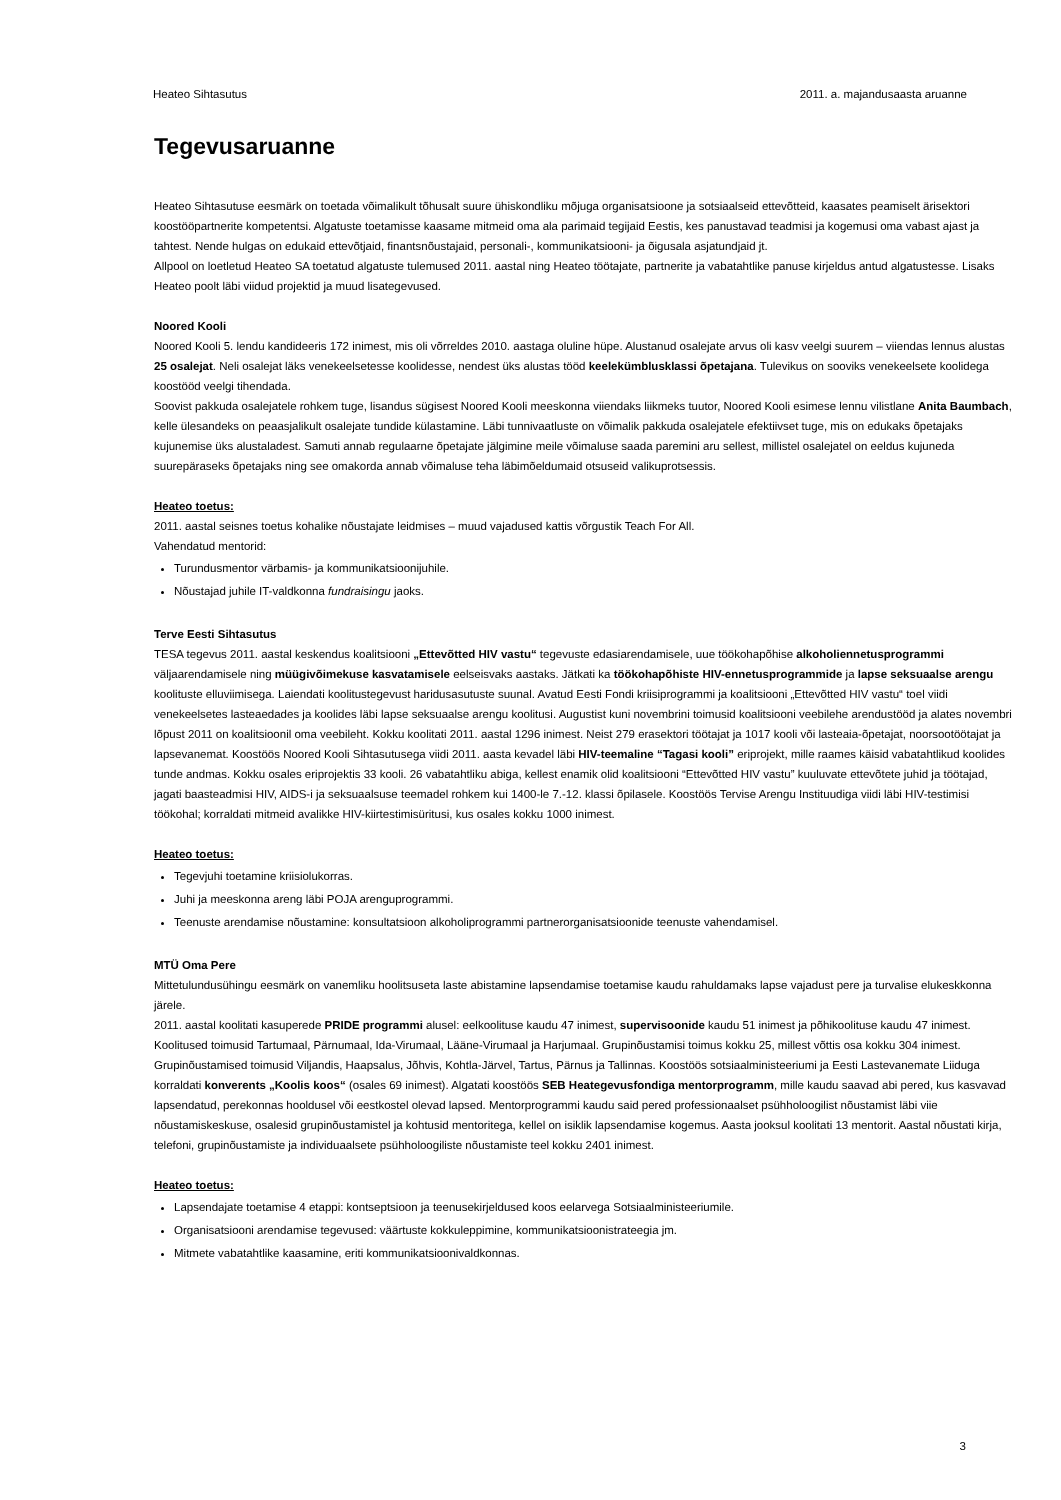Heateo Sihtasutus 2011. a. majandusaasta aruanne
Tegevusaruanne
Heateo Sihtasutuse eesmärk on toetada võimalikult tõhusalt suure ühiskondliku mõjuga organisatsioone ja sotsiaalseid ettevõtteid, kaasates peamiselt ärisektori koostööpartnerite kompetentsi. Algatuste toetamisse kaasame mitmeid oma ala parimaid tegijaid Eestis, kes panustavad teadmisi ja kogemusi oma vabast ajast ja tahtest. Nende hulgas on edukaid ettevõtjaid, finantsnõustajaid, personali-, kommunikatsiooni- ja õigusala asjatundjaid jt.
Allpool on loetletud Heateo SA toetatud algatuste tulemused 2011. aastal ning Heateo töötajate, partnerite ja vabatahtlike panuse kirjeldus antud algatustesse. Lisaks Heateo poolt läbi viidud projektid ja muud lisategevused.
Noored Kooli
Noored Kooli 5. lendu kandideeris 172 inimest, mis oli võrreldes 2010. aastaga oluline hüpe. Alustanud osalejate arvus oli kasv veelgi suurem – viiendas lennus alustas 25 osalejat. Neli osalejat läks venekeelsetesse koolidesse, nendest üks alustas tööd keelekümblusklassi õpetajana. Tulevikus on sooviks venekeelsete koolidega koostööd veelgi tihendada.
Soovist pakkuda osalejatele rohkem tuge, lisandus sügisest Noored Kooli meeskonna viiendaks liikmeks tuutor, Noored Kooli esimese lennu vilistlane Anita Baumbach, kelle ülesandeks on peaasjalikult osalejate tundide külastamine. Läbi tunnivaatluste on võimalik pakkuda osalejatele efektiivset tuge, mis on edukaks õpetajaks kujunemise üks alustaladest. Samuti annab regulaarne õpetajate jälgimine meile võimaluse saada paremini aru sellest, millistel osalejatel on eeldus kujuneda suurepäraseks õpetajaks ning see omakorda annab võimaluse teha läbimõeldumaid otsuseid valikuprotsessis.
Heateo toetus:
2011. aastal seisnes toetus kohalike nõustajate leidmises – muud vajadused kattis võrgustik Teach For All.
Vahendatud mentorid:
Turundusmentor värbamis- ja kommunikatsioonijuhile.
Nõustajad juhile IT-valdkonna fundraisingu jaoks.
Terve Eesti Sihtasutus
TESA tegevus 2011. aastal keskendus koalitsiooni „Ettevõtted HIV vastu“ tegevuste edasiarendamisele, uue töökohapõhise alkoholiennetusprogrammi väljaarendamisele ning müügivõimekuse kasvatamisele eelseisvaks aastaks. Jätkati ka töökohapõhiste HIV-ennetusprogrammide ja lapse seksuaalse arengu koolituste elluviimisega. Laiendati koolitustegevust haridusasutuste suunal. Avatud Eesti Fondi kriisiprogrammi ja koalitsiooni „Ettevõtted HIV vastu“ toel viidi venekeelsetes lasteaedades ja koolides läbi lapse seksuaalse arengu koolitusi. Augustist kuni novembrini toimusid koalitsiooni veebilehe arendustööd ja alates novembri lõpust 2011 on koalitsioonil oma veebileht. Kokku koolitati 2011. aastal 1296 inimest. Neist 279 erasektori töötajat ja 1017 kooli või lasteaia-õpetajat, noorsootöötajat ja lapsevanemat. Koostöös Noored Kooli Sihtasutusega viidi 2011. aasta kevadel läbi HIV-teemaline “Tagasi kooli” eriprojekt, mille raames käisid vabatahtlikud koolides tunde andmas. Kokku osales eriprojektis 33 kooli. 26 vabatahtliku abiga, kellest enamik olid koalitsiooni “Ettevõtted HIV vastu” kuuluvate ettevõtete juhid ja töötajad, jagati baasteadmisi HIV, AIDS-i ja seksuaalsuse teemadel rohkem kui 1400-le 7.-12. klassi õpilasele. Koostöös Tervise Arengu Instituudiga viidi läbi HIV-testimisi töökohal; korraldati mitmeid avalikke HIV-kiirtestimisüritusi, kus osales kokku 1000 inimest.
Heateo toetus:
Tegevjuhi toetamine kriisiolukorras.
Juhi ja meeskonna areng läbi POJA arenguprogrammi.
Teenuste arendamise nõustamine: konsultatsioon alkoholiprogrammi partnerorganisatsioonide teenuste vahendamisel.
MTÜ Oma Pere
Mittetulundusühingu eesmärk on vanemliku hoolitsuseta laste abistamine lapsendamise toetamise kaudu rahuldamaks lapse vajadust pere ja turvalise elukeskkonna järele.
2011. aastal koolitati kasuperede PRIDE programmi alusel: eelkoolituse kaudu 47 inimest, supervisoonide kaudu 51 inimest ja põhikoolituse kaudu 47 inimest. Koolitused toimusid Tartumaal, Pärnumaal, Ida-Virumaal, Lääne-Virumaal ja Harjumaal. Grupinõustamisi toimus kokku 25, millest võttis osa kokku 304 inimest. Grupinõustamised toimusid Viljandis, Haapsalus, Jõhvis, Kohtla-Järvel, Tartus, Pärnus ja Tallinnas. Koostöös sotsiaalministeeriumi ja Eesti Lastevanemate Liiduga korraldati konverents „Koolis koos“ (osales 69 inimest). Algatati koostöös SEB Heategevusfondiga mentorprogramm, mille kaudu saavad abi pered, kus kasvavad lapsendatud, perekonnas hooldusel või eestkostel olevad lapsed. Mentorprogrammi kaudu said pered professionaalset psühholoogilist nõustamist läbi viie nõustamiskeskuse, osalesid grupinõustamistel ja kohtusid mentoritega, kellel on isiklik lapsendamise kogemus. Aasta jooksul koolitati 13 mentorit. Aastal nõustati kirja, telefoni, grupinõustamiste ja individuaalsete psühholoogiliste nõustamiste teel kokku 2401 inimest.
Heateo toetus:
Lapsendajate toetamise 4 etappi: kontseptsioon ja teenusekirjeldused koos eelarvega Sotsiaalministeeriumile.
Organisatsiooni arendamise tegevused: väärtuste kokkuleppimine, kommunikatsioonistrateegia jm.
Mitmete vabatahtlike kaasamine, eriti kommunikatsioonivaldkonnas.
3